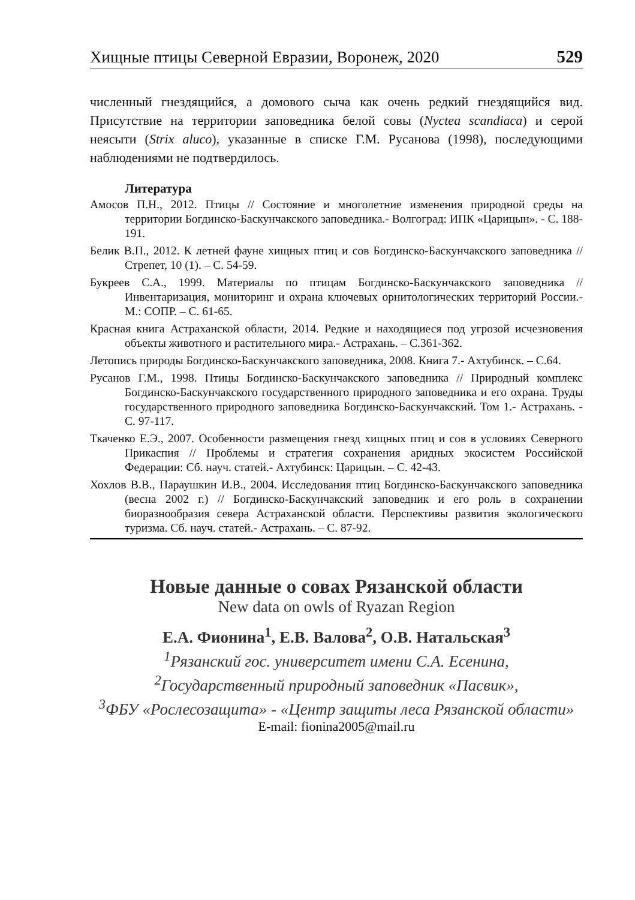Хищные птицы Северной Евразии, Воронеж, 2020 529
численный гнездящийся, а домового сыча как очень редкий гнездящийся вид. Присутствие на территории заповедника белой совы (Nyctea scandiaca) и серой неясыти (Strix aluco), указанные в списке Г.М. Русанова (1998), последующими наблюдениями не подтвердилось.
Литература
Амосов П.Н., 2012. Птицы // Состояние и многолетние изменения природной среды на территории Богдинско-Баскунчакского заповедника.- Волгоград: ИПК «Царицын». - С. 188-191.
Белик В.П., 2012. К летней фауне хищных птиц и сов Богдинско-Баскунчакского заповедника // Стрепет, 10 (1). – С. 54-59.
Букреев С.А., 1999. Материалы по птицам Богдинско-Баскунчакского заповедника // Инвентаризация, мониторинг и охрана ключевых орнитологических территорий России.- М.: СОПР. – С. 61-65.
Красная книга Астраханской области, 2014. Редкие и находящиеся под угрозой исчезновения объекты животного и растительного мира.- Астрахань. – С.361-362.
Летопись природы Богдинско-Баскунчакского заповедника, 2008. Книга 7.- Ахтубинск. – С.64.
Русанов Г.М., 1998. Птицы Богдинско-Баскунчакского заповедника // Природный комплекс Богдинско-Баскунчакского государственного природного заповедника и его охрана. Труды государственного природного заповедника Богдинско-Баскунчакский. Том 1.- Астрахань. - С. 97-117.
Ткаченко Е.Э., 2007. Особенности размещения гнезд хищных птиц и сов в условиях Северного Прикаспия // Проблемы и стратегия сохранения аридных экосистем Российской Федерации: Сб. науч. статей.- Ахтубинск: Царицын. – С. 42-43.
Хохлов В.В., Параушкин И.В., 2004. Исследования птиц Богдинско-Баскунчакского заповедника (весна 2002 г.) // Богдинско-Баскунчакский заповедник и его роль в сохранении биоразнообразия севера Астраханской области. Перспективы развития экологического туризма. Сб. науч. статей.- Астрахань. – С. 87-92.
Новые данные о совах Рязанской области
New data on owls of Ryazan Region
Е.А. Фионина<sup>1</sup>, Е.В. Валова<sup>2</sup>, О.В. Натальская<sup>3</sup>
<sup>1</sup> Рязанский гос. университет имени С.А. Есенина,
<sup>2</sup> Государственный природный заповедник «Пасвик»,
<sup>3</sup> ФБУ «Рослесозащита» - «Центр защиты леса Рязанской области»
E-mail: fionina2005@mail.ru